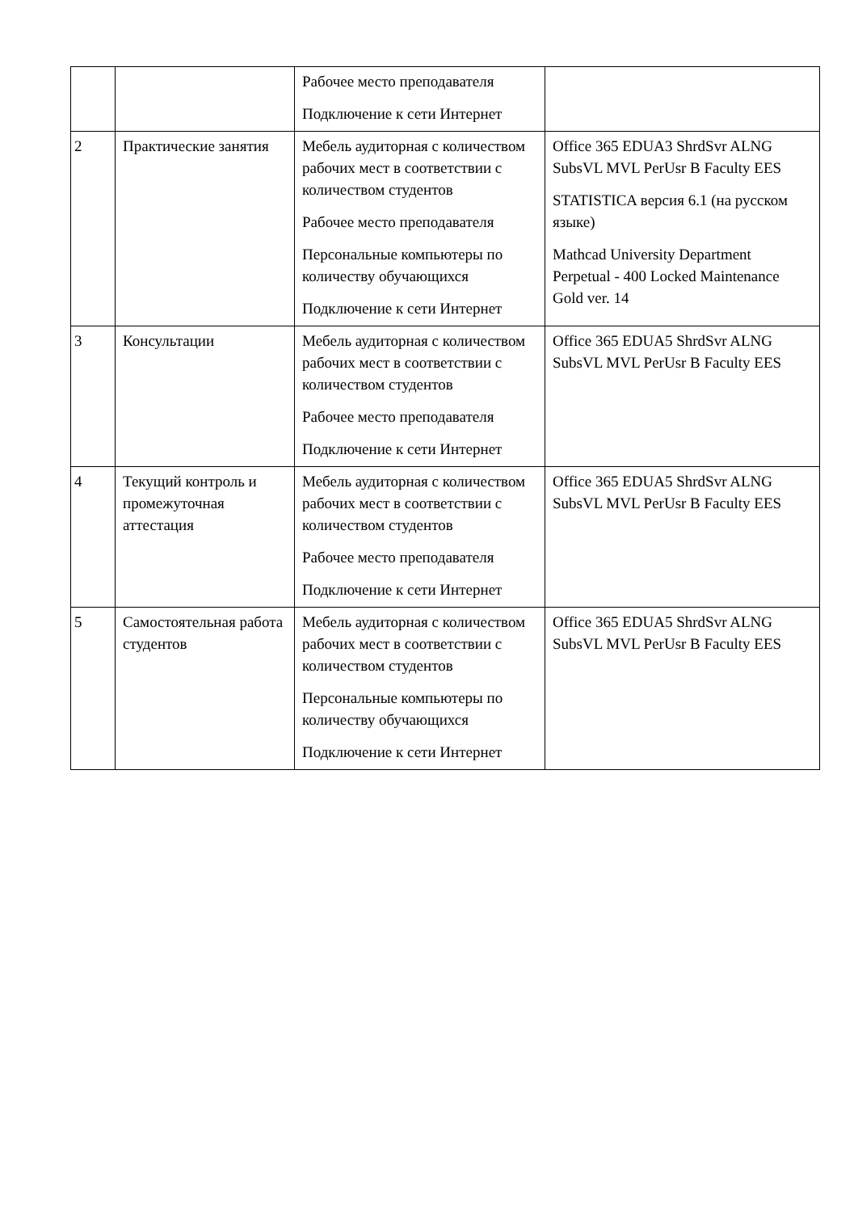| | | Рабочее место преподавателя Подключение к сети Интернет | |
| 2 | Практические занятия | Мебель аудиторная с количеством рабочих мест в соответствии с количеством студентов Рабочее место преподавателя Персональные компьютеры по количеству обучающихся Подключение к сети Интернет | Office 365 EDUA3 ShrdSvr ALNG SubsVL MVL PerUsr B Faculty EES STATISTICA версия 6.1 (на русском языке) Mathcad University Department Perpetual - 400 Locked Maintenance Gold ver. 14 |
| 3 | Консультации | Мебель аудиторная с количеством рабочих мест в соответствии с количеством студентов Рабочее место преподавателя Подключение к сети Интернет | Office 365 EDUA5 ShrdSvr ALNG SubsVL MVL PerUsr B Faculty EES |
| 4 | Текущий контроль и промежуточная аттестация | Мебель аудиторная с количеством рабочих мест в соответствии с количеством студентов Рабочее место преподавателя Подключение к сети Интернет | Office 365 EDUA5 ShrdSvr ALNG SubsVL MVL PerUsr B Faculty EES |
| 5 | Самостоятельная работа студентов | Мебель аудиторная с количеством рабочих мест в соответствии с количеством студентов Персональные компьютеры по количеству обучающихся Подключение к сети Интернет | Office 365 EDUA5 ShrdSvr ALNG SubsVL MVL PerUsr B Faculty EES |